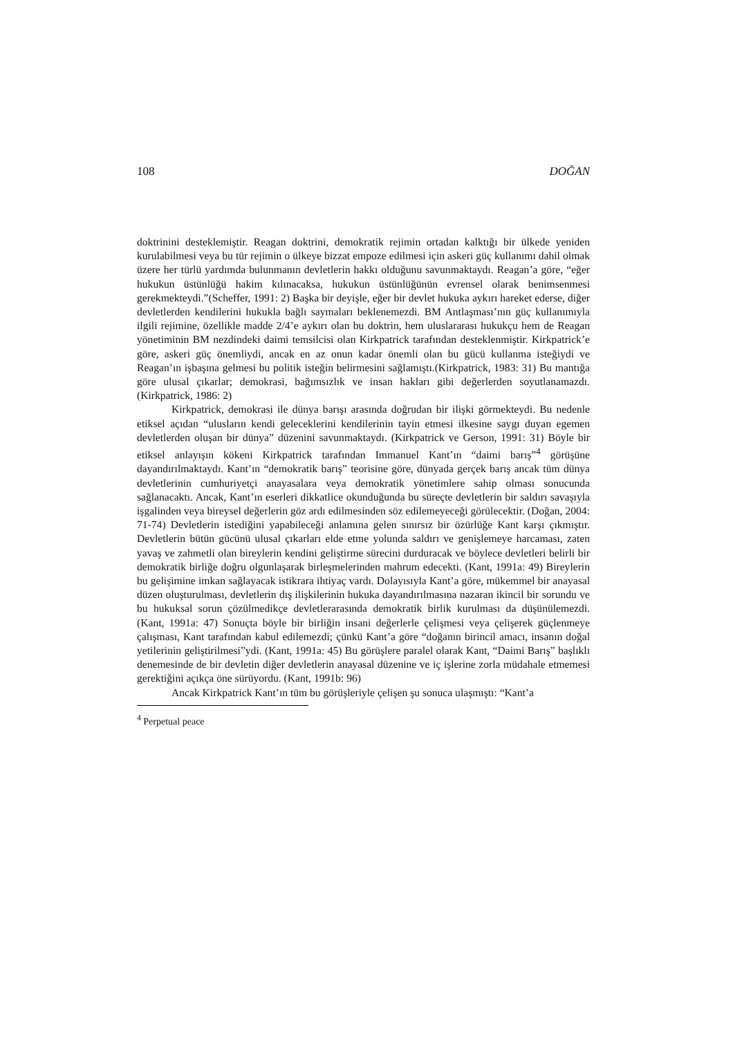108 DOĞAN
doktrinini desteklemiştir. Reagan doktrini, demokratik rejimin ortadan kalktığı bir ülkede yeniden kurulabilmesi veya bu tür rejimin o ülkeye bizzat empoze edilmesi için askeri güç kullanımı dahil olmak üzere her türlü yardımda bulunmanın devletlerin hakkı olduğunu savunmaktaydı. Reagan’a göre, “eğer hukukun üstünlüğü hakim kılınacaksa, hukukun üstünlüğünün evrensel olarak benimsenmesi gerekmekteydi.”(Scheffer, 1991: 2) Başka bir deyişle, eğer bir devlet hukuka aykırı hareket ederse, diğer devletlerden kendilerini hukukla bağlı saymaları beklenemezdi. BM Antlaşması’nın güç kullanımıyla ilgili rejimine, özellikle madde 2/4’e aykırı olan bu doktrin, hem uluslararası hukukçu hem de Reagan yönetiminin BM nezdindeki daimi temsilcisi olan Kirkpatrick tarafından desteklenmiştir. Kirkpatrick’e göre, askeri güç önemliydi, ancak en az onun kadar önemli olan bu gücü kullanma isteğiydi ve Reagan’ın işbaşına gelmesi bu politik isteğin belirmesini sağlamıştı.(Kirkpatrick, 1983: 31) Bu mantığa göre ulusal çıkarlar; demokrasi, bağımsızlık ve insan hakları gibi değerlerden soyutlanamazdı. (Kirkpatrick, 1986: 2)
Kirkpatrick, demokrasi ile dünya barışı arasında doğrudan bir ilişki görmekteydi. Bu nedenle etiksel açıdan “ulusların kendi geleceklerini kendilerinin tayin etmesi ilkesine saygı duyan egemen devletlerden oluşan bir dünya” düzenini savunmaktaydı. (Kirkpatrick ve Gerson, 1991: 31) Böyle bir etiksel anlayışın kökeni Kirkpatrick tarafından Immanuel Kant’ın “daimi barış”<sup>4</sup> görüşüne dayandırılmaktaydı. Kant’ın “demokratik barış” teorisine göre, dünyada gerçek barış ancak tüm dünya devletlerinin cumhuriyetçi anayasalara veya demokratik yönetimlere sahip olması sonucunda sağlanacaktı. Ancak, Kant’ın eserleri dikkatlice okunduğunda bu süreçte devletlerin bir saldırı savaşıyla işgalinden veya bireysel değerlerin göz ardı edilmesinden söz edilemeyeceği görülecektir. (Doğan, 2004: 71-74) Devletlerin istediğini yapabileceği anlamına gelen sınırsız bir özürlüğe Kant karşı çıkmıştır. Devletlerin bütün gücünü ulusal çıkarları elde etme yolunda saldırı ve genişlemeye harcaması, zaten yavaş ve zahmetli olan bireylerin kendini geliştirme sürecini durduracak ve böylece devletleri belirli bir demokratik birliğe doğru olgunlaşarak birleşmelerinden mahrum edecekti. (Kant, 1991a: 49) Bireylerin bu gelişimine imkan sağlayacak istikrara ihtiyaç vardı. Dolayısıyla Kant’a göre, mükemmel bir anayasal düzen oluşturulması, devletlerin dış ilişkilerinin hukuka dayandırılmasına nazaran ikincil bir sorundu ve bu hukuksal sorun çözülmedikçe devletlerarasında demokratik birlik kurulması da düşünülemezdi. (Kant, 1991a: 47) Sonuçta böyle bir birliğin insani değerlerle çelişmesi veya çelişerek güçlenmeye çalışması, Kant tarafından kabul edilemezdi; çünkü Kant’a göre “doğanın birincil amacı, insanın doğal yetilerinin geliştirilmesi”ydi. (Kant, 1991a: 45) Bu görüşlere paralel olarak Kant, “Daimi Barış” başlıklı denemesinde de bir devletin diğer devletlerin anayasal düzenine ve iç işlerine zorla müdahale etmemesi gerektiğini açıkça öne sürüyordu. (Kant, 1991b: 96)
Ancak Kirkpatrick Kant’ın tüm bu görüşleriyle çelişen şu sonuca ulaşmıştı: “Kant’a
<sup>4</sup> Perpetual peace